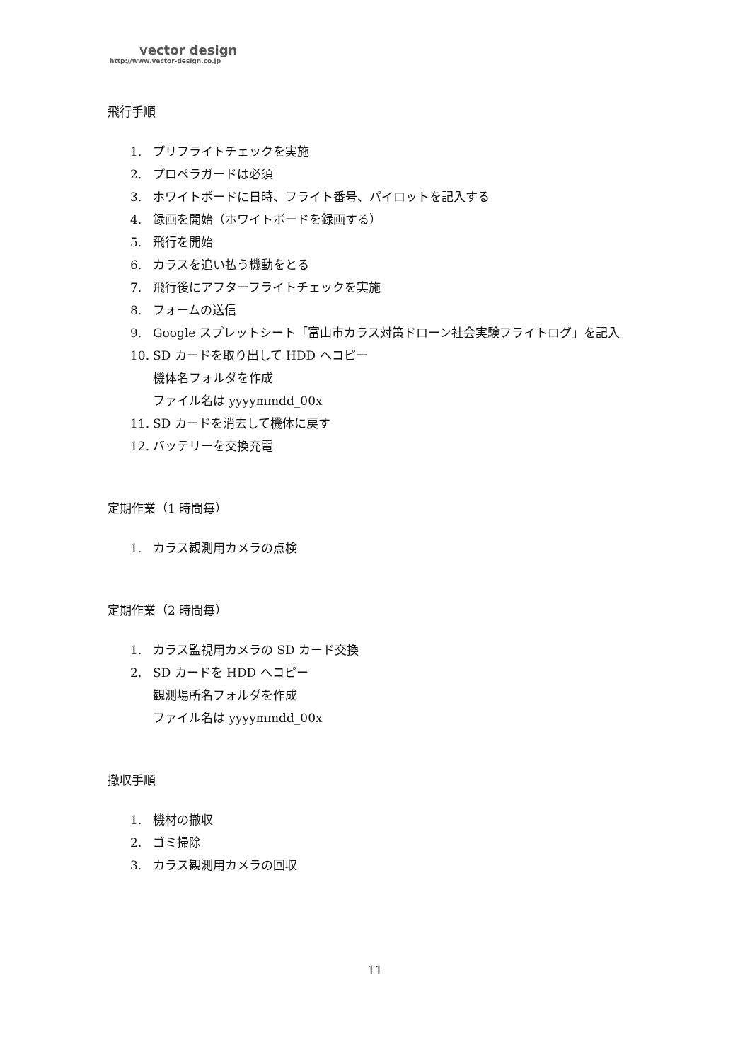vector design
http://www.vector-design.co.jp
飛行手順
1. プリフライトチェックを実施
2. プロペラガードは必須
3. ホワイトボードに日時、フライト番号、パイロットを記入する
4. 録画を開始（ホワイトボードを録画する）
5. 飛行を開始
6. カラスを追い払う機動をとる
7. 飛行後にアフターフライトチェックを実施
8. フォームの送信
9. Google スプレットシート「富山市カラス対策ドローン社会実験フライトログ」を記入
10. SD カードを取り出して HDD へコピー
機体名フォルダを作成
ファイル名は yyyymmdd_00x
11. SD カードを消去して機体に戻す
12. バッテリーを交換充電
定期作業（1 時間毎）
1. カラス観測用カメラの点検
定期作業（2 時間毎）
1. カラス監視用カメラの SD カード交換
2. SD カードを HDD へコピー
観測場所名フォルダを作成
ファイル名は yyyymmdd_00x
撤収手順
1. 機材の撤収
2. ゴミ掃除
3. カラス観測用カメラの回収
11